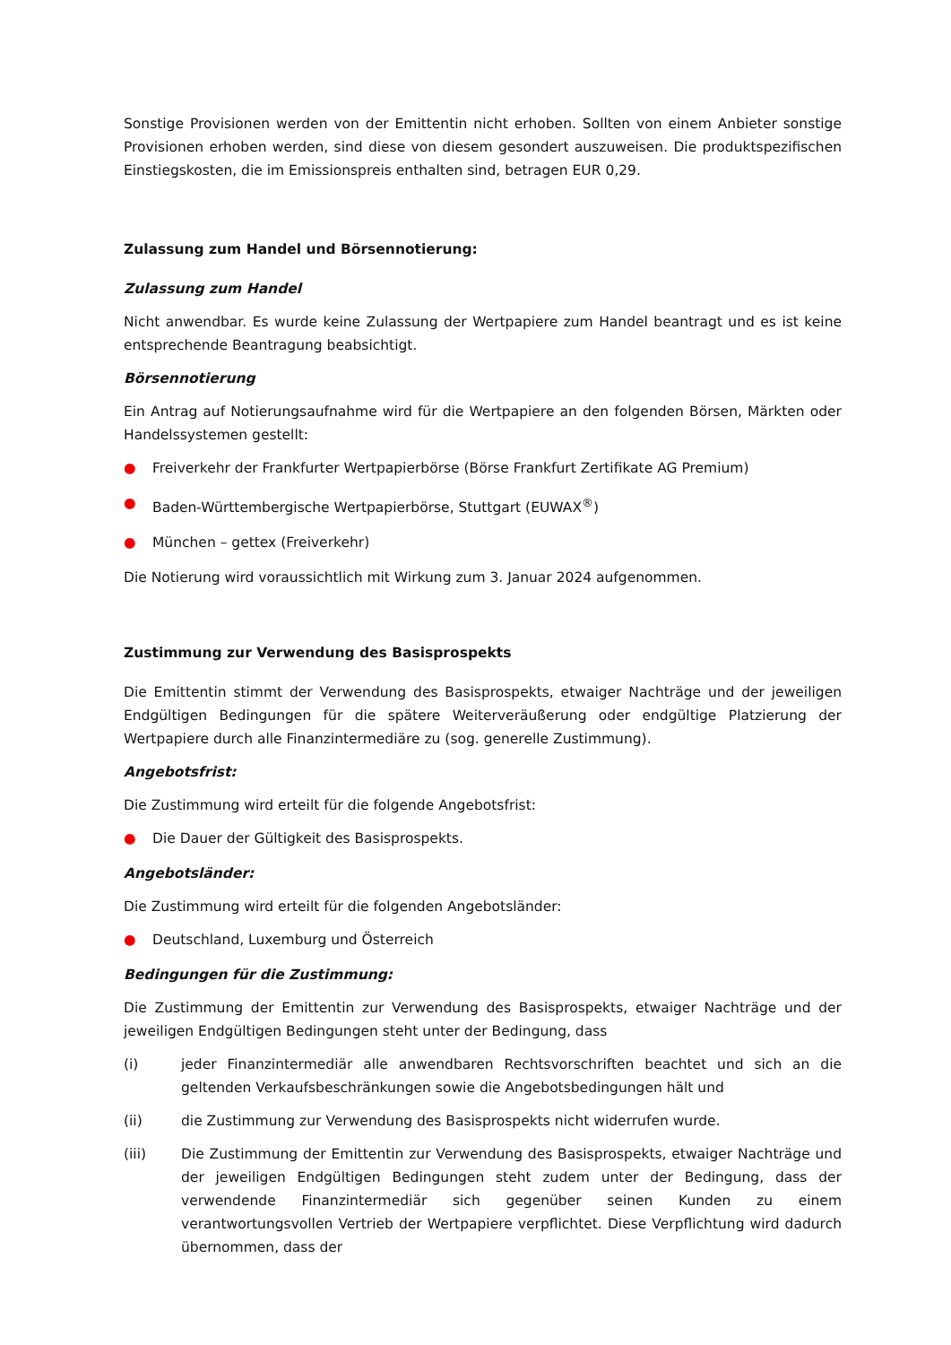Sonstige Provisionen werden von der Emittentin nicht erhoben. Sollten von einem Anbieter sonstige Provisionen erhoben werden, sind diese von diesem gesondert auszuweisen. Die produktspezifischen Einstiegskosten, die im Emissionspreis enthalten sind, betragen EUR 0,29.
Zulassung zum Handel und Börsennotierung:
Zulassung zum Handel
Nicht anwendbar. Es wurde keine Zulassung der Wertpapiere zum Handel beantragt und es ist keine entsprechende Beantragung beabsichtigt.
Börsennotierung
Ein Antrag auf Notierungsaufnahme wird für die Wertpapiere an den folgenden Börsen, Märkten oder Handelssystemen gestellt:
● Freiverkehr der Frankfurter Wertpapierbörse (Börse Frankfurt Zertifikate AG Premium)
● Baden-Württembergische Wertpapierbörse, Stuttgart (EUWAX<sup>®</sup>)
● München – gettex (Freiverkehr)
Die Notierung wird voraussichtlich mit Wirkung zum 3. Januar 2024 aufgenommen.
Zustimmung zur Verwendung des Basisprospekts
Die Emittentin stimmt der Verwendung des Basisprospekts, etwaiger Nachträge und der jeweiligen Endgültigen Bedingungen für die spätere Weiterveräußerung oder endgültige Platzierung der Wertpapiere durch alle Finanzintermediäre zu (sog. generelle Zustimmung).
Angebotsfrist:
Die Zustimmung wird erteilt für die folgende Angebotsfrist:
● Die Dauer der Gültigkeit des Basisprospekts.
Angebotsländer:
Die Zustimmung wird erteilt für die folgenden Angebotsländer:
● Deutschland, Luxemburg und Österreich
Bedingungen für die Zustimmung:
Die Zustimmung der Emittentin zur Verwendung des Basisprospekts, etwaiger Nachträge und der jeweiligen Endgültigen Bedingungen steht unter der Bedingung, dass
(i) jeder Finanzintermediär alle anwendbaren Rechtsvorschriften beachtet und sich an die geltenden Verkaufsbeschränkungen sowie die Angebotsbedingungen hält und
(ii) die Zustimmung zur Verwendung des Basisprospekts nicht widerrufen wurde.
(iii) Die Zustimmung der Emittentin zur Verwendung des Basisprospekts, etwaiger Nachträge und der jeweiligen Endgültigen Bedingungen steht zudem unter der Bedingung, dass der verwendende Finanzintermediär sich gegenüber seinen Kunden zu einem verantwortungsvollen Vertrieb der Wertpapiere verpflichtet. Diese Verpflichtung wird dadurch übernommen, dass der